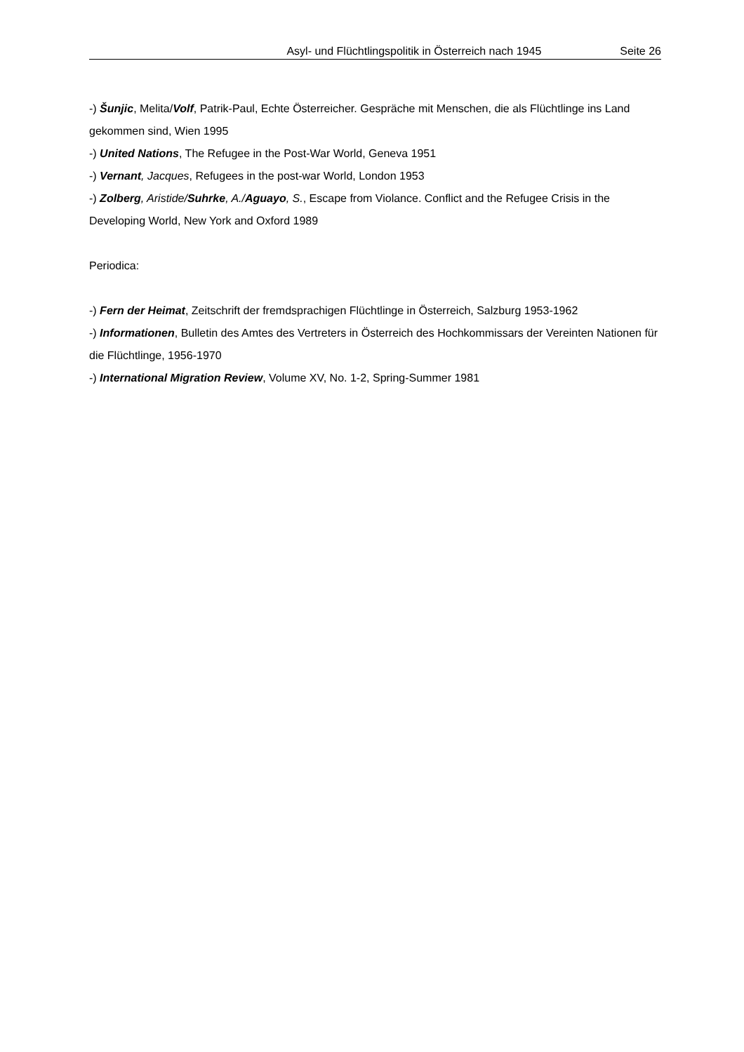Asyl- und Flüchtlingspolitik in Österreich nach 1945 Seite 26
-) Šunjic, Melita/Volf, Patrik-Paul, Echte Österreicher. Gespräche mit Menschen, die als Flüchtlinge ins Land gekommen sind, Wien 1995
-) United Nations, The Refugee in the Post-War World, Geneva 1951
-) Vernant, Jacques, Refugees in the post-war World, London 1953
-) Zolberg, Aristide/Suhrke, A./Aguayo, S., Escape from Violance. Conflict and the Refugee Crisis in the Developing World, New York and Oxford 1989
Periodica:
-) Fern der Heimat, Zeitschrift der fremdsprachigen Flüchtlinge in Österreich, Salzburg 1953-1962
-) Informationen, Bulletin des Amtes des Vertreters in Österreich des Hochkommissars der Vereinten Nationen für die Flüchtlinge, 1956-1970
-) International Migration Review, Volume XV, No. 1-2, Spring-Summer 1981